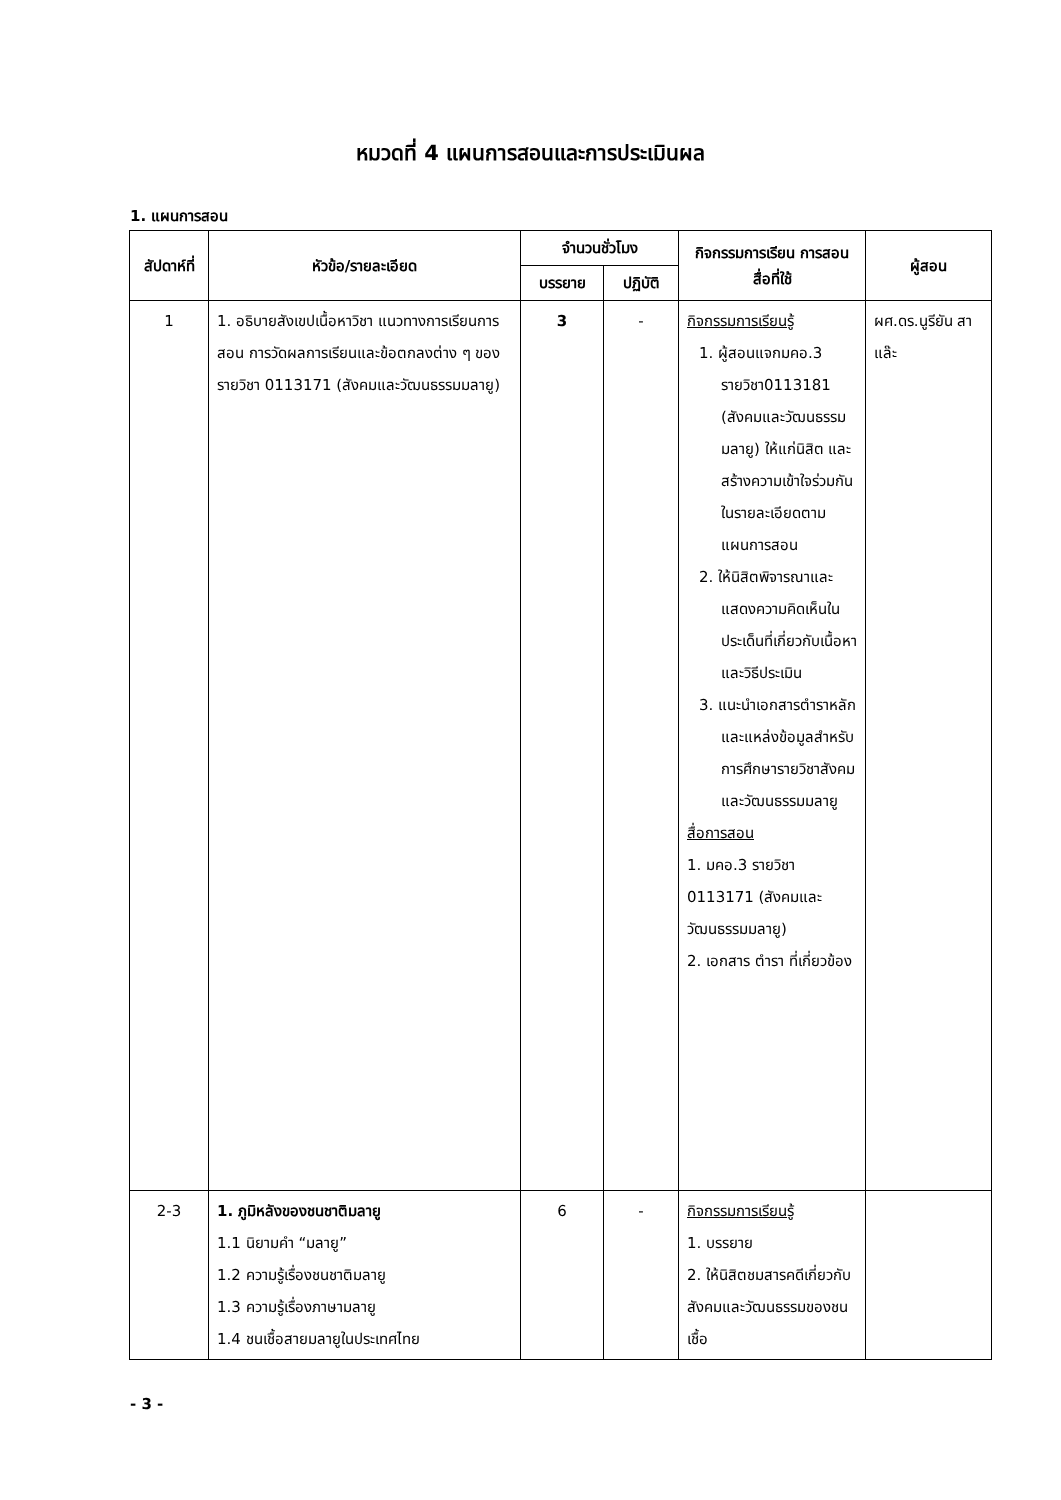หมวดที่ 4 แผนการสอนและการประเมินผล
1. แผนการสอน
| สัปดาห์ที่ | หัวข้อ/รายละเอียด | จำนวนชั่วโมง | | กิจกรรมการเรียน การสอน สื่อที่ใช้ | ผู้สอน |
| --- | --- | --- | --- | --- | --- |
| | | บรรยาย | ปฏิบัติ | | |
| 1 | 1. อธิบายสังเขปเนื้อหาวิชา แนวทางการเรียนการสอน การวัดผลการเรียนและข้อตกลงต่าง ๆ ของรายวิชา 0113171 (สังคมและวัฒนธรรมมลายู) | 3 | - | กิจกรรมการเรียนรู้ 1. ผู้สอนแจกมคอ.3 รายวิชา0113181 (สังคมและวัฒนธรรมมลายู) ให้แก่นิสิต และสร้างความเข้าใจร่วมกันในรายละเอียดตามแผนการสอน 2. ให้นิสิตพิจารณาและแสดงความคิดเห็นในประเด็นที่เกี่ยวกับเนื้อหาและวิธีประเมิน 3. แนะนำเอกสารตำราหลัก และแหล่งข้อมูลสำหรับการศึกษารายวิชาสังคมและวัฒนธรรมมลายู สื่อการสอน 1. มคอ.3 รายวิชา 0113171 (สังคมและวัฒนธรรมมลายู) 2. เอกสาร ตำรา ที่เกี่ยวข้อง | ผศ.ดร.นูรียัน สาแล๊ะ |
| 2-3 | 1. ภูมิหลังของชนชาติมลายู 1.1 นิยามคำ “มลายู” 1.2 ความรู้เรื่องชนชาติมลายู 1.3 ความรู้เรื่องภาษามลายู 1.4 ชนเชื้อสายมลายูในประเทศไทย | 6 | - | กิจกรรมการเรียนรู้ 1. บรรยาย 2. ให้นิสิตชมสารคดีเกี่ยวกับสังคมและวัฒนธรรมของชนเชื้อ | |
- 3 -